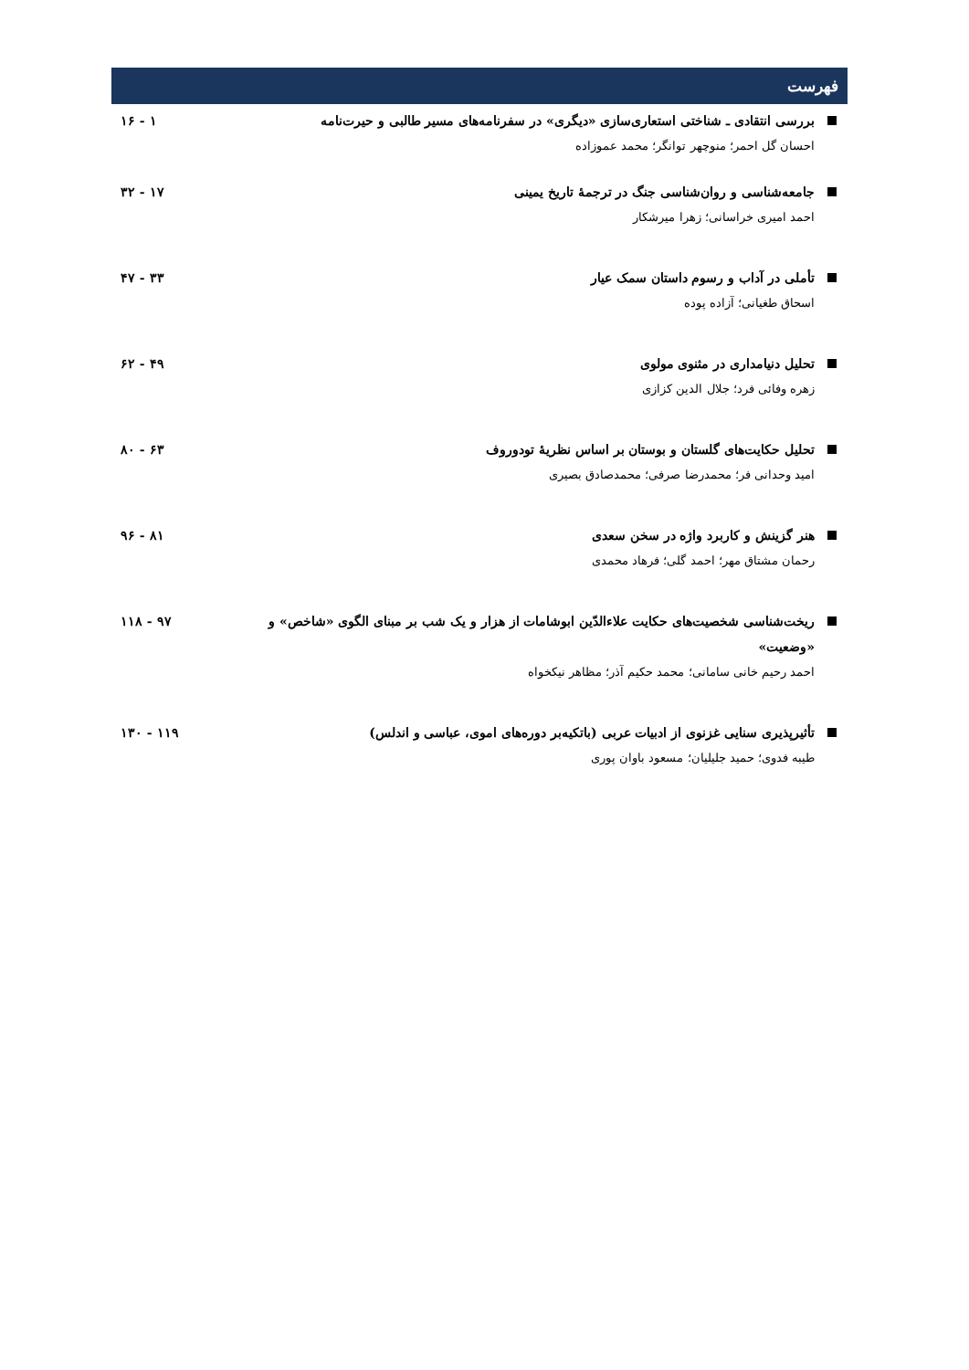فهرست
بررسی انتقادی ـ شناختی استعاری‌سازی «دیگری» در سفرنامه‌های مسیر طالبی و حیرت‌نامه
احسان گل احمر؛ منوچهر توانگر؛ محمد عموزاده
۱۶ - ۱
جامعه‌شناسی و روان‌شناسی جنگ در ترجمهٔ تاریخ یمینی
احمد امیری خراسانی؛ زهرا میرشکار
۳۲ - ۱۷
تأملی در آداب و رسوم داستان سمک عیار
اسحاق طغیانی؛ آزاده پوده
۴۷ - ۳۳
تحلیل دنیامداری در مثنوی مولوی
زهره وفائی فرد؛ جلال الدین کزازی
۶۲ - ۴۹
تحلیل حکایت‌های گلستان و بوستان بر اساس نظریهٔ تودوروف
امید وحدانی فر؛ محمدرضا صرفی؛ محمدصادق بصیری
۸۰ - ۶۳
هنر گزینش و کاربرد واژه در سخن سعدی
رحمان مشتاق مهر؛ احمد گلی؛ فرهاد محمدی
۹۶ - ۸۱
ریخت‌شناسی شخصیت‌های حکایت علاءالدّین ابوشامات از هزار و یک شب بر مبنای الگوی «شاخص» و «وضعیت»
احمد رحیم خانی سامانی؛ محمد حکیم آذر؛ مظاهر نیکخواه
۱۱۸ - ۹۷
تأثیرپذیری سنایی غزنوی از ادبیات عربی (باتکیه‌بر دوره‌های اموی، عباسی و اندلس)
طیبه فدوی؛ حمید جلیلیان؛ مسعود باوان پوری
۱۳۰ - ۱۱۹